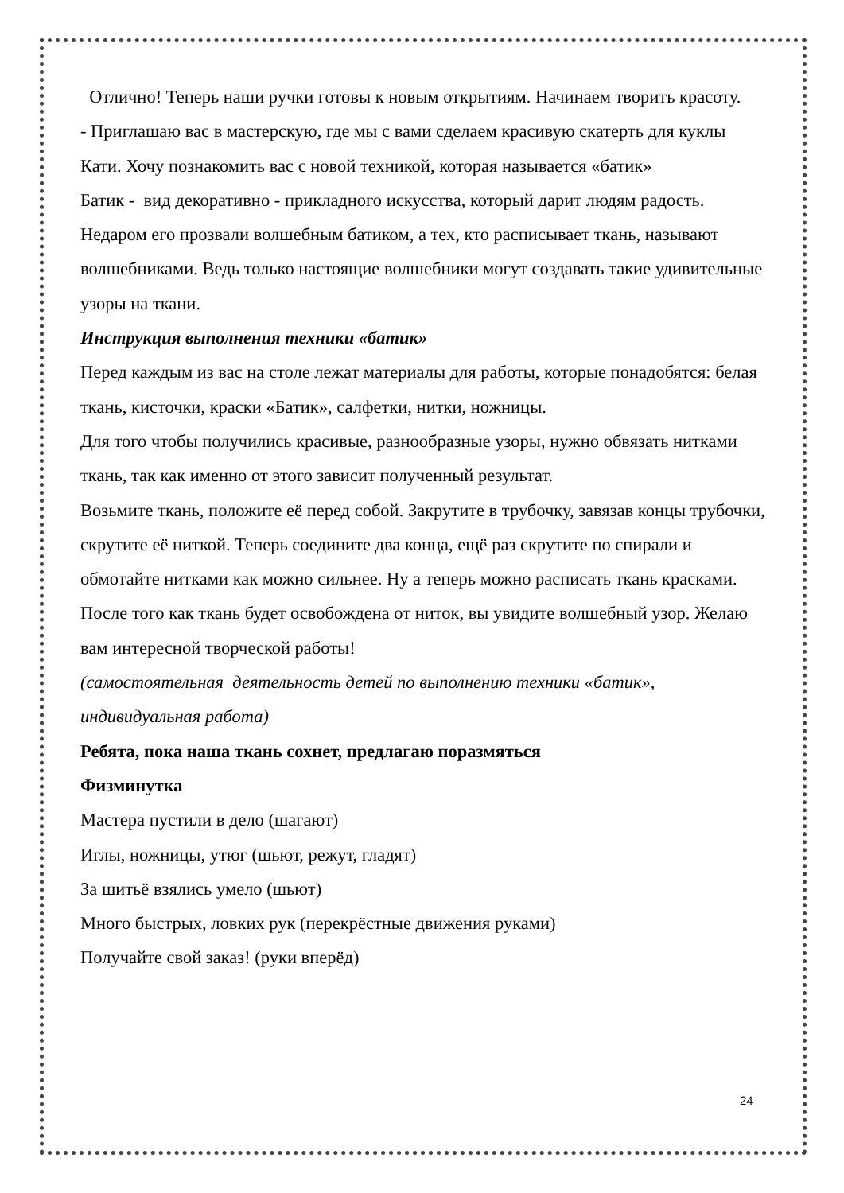Отлично! Теперь наши ручки готовы к новым открытиям. Начинаем творить красоту.
- Приглашаю вас в мастерскую, где мы с вами сделаем красивую скатерть для куклы Кати. Хочу познакомить вас с новой техникой, которая называется «батик»
Батик - вид декоративно - прикладного искусства, который дарит людям радость. Недаром его прозвали волшебным батиком, а тех, кто расписывает ткань, называют волшебниками. Ведь только настоящие волшебники могут создавать такие удивительные узоры на ткани.
Инструкция выполнения техники «батик»
Перед каждым из вас на столе лежат материалы для работы, которые понадобятся: белая ткань, кисточки, краски «Батик», салфетки, нитки, ножницы.
Для того чтобы получились красивые, разнообразные узоры, нужно обвязать нитками ткань, так как именно от этого зависит полученный результат.
Возьмите ткань, положите её перед собой. Закрутите в трубочку, завязав концы трубочки, скрутите её ниткой. Теперь соедините два конца, ещё раз скрутите по спирали и обмотайте нитками как можно сильнее. Ну а теперь можно расписать ткань красками. После того как ткань будет освобождена от ниток, вы увидите волшебный узор. Желаю вам интересной творческой работы!
(самостоятельная деятельность детей по выполнению техники «батик», индивидуальная работа)
Ребята, пока наша ткань сохнет, предлагаю поразмяться
Физминутка
Мастера пустили в дело (шагают)
Иглы, ножницы, утюг (шьют, режут, гладят)
За шитьё взялись умело (шьют)
Много быстрых, ловких рук (перекрёстные движения руками)
Получайте свой заказ! (руки вперёд)
24